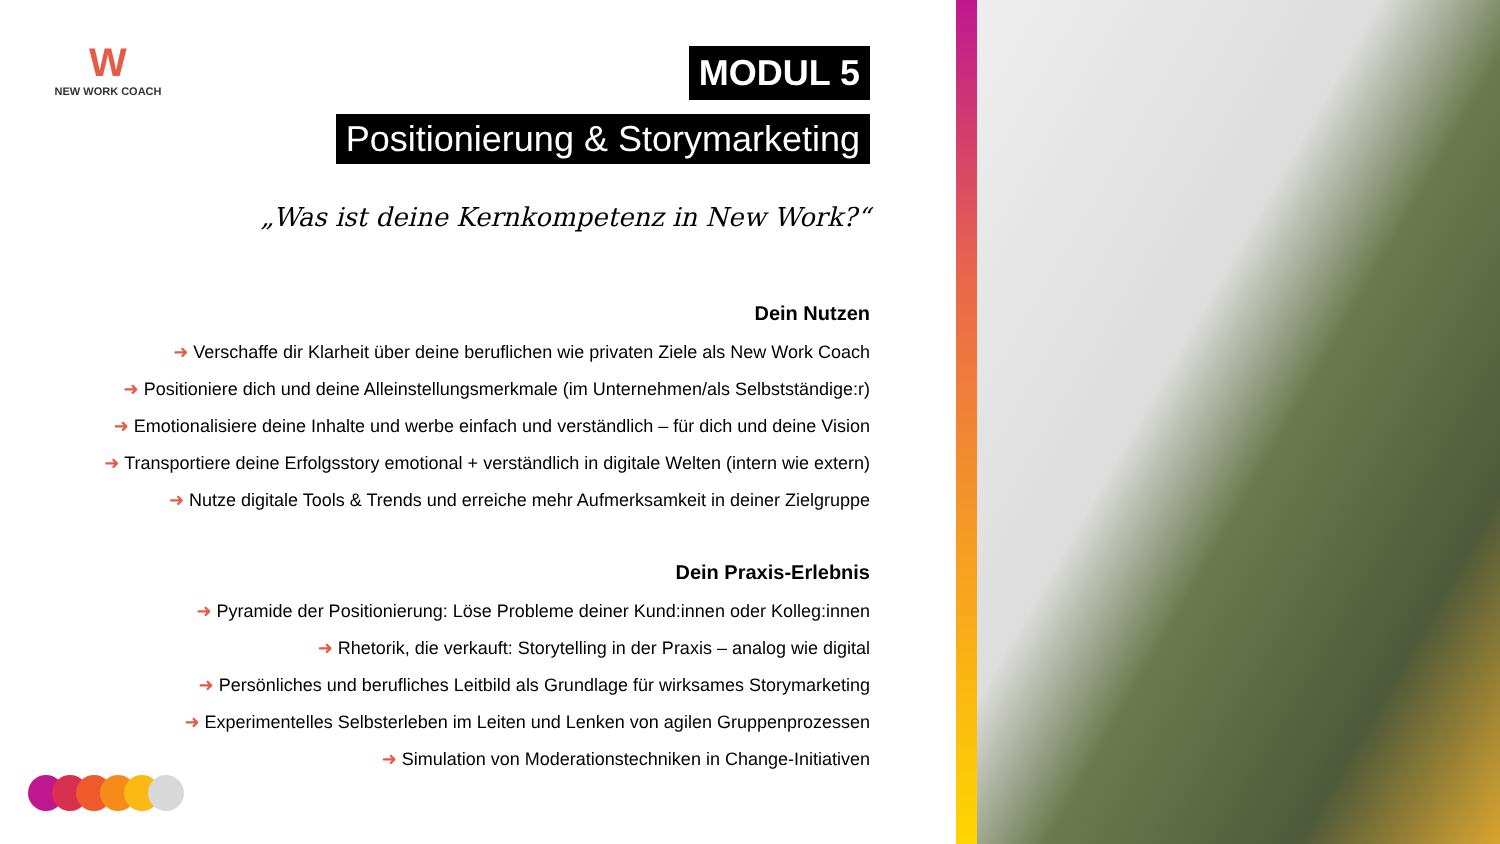W
NEW WORK COACH
MODUL 5
Positionierung & Storymarketing
„Was ist deine Kernkompetenz in New Work?“
Dein Nutzen
➜ Verschaffe dir Klarheit über deine beruflichen wie privaten Ziele als New Work Coach
➜ Positioniere dich und deine Alleinstellungsmerkmale (im Unternehmen/als Selbstständige:r)
➜ Emotionalisiere deine Inhalte und werbe einfach und verständlich – für dich und deine Vision
➜ Transportiere deine Erfolgsstory emotional + verständlich in digitale Welten (intern wie extern)
➜ Nutze digitale Tools & Trends und erreiche mehr Aufmerksamkeit in deiner Zielgruppe
Dein Praxis-Erlebnis
➜ Pyramide der Positionierung: Löse Probleme deiner Kund:innen oder Kolleg:innen
➜ Rhetorik, die verkauft: Storytelling in der Praxis – analog wie digital
➜ Persönliches und berufliches Leitbild als Grundlage für wirksames Storymarketing
➜ Experimentelles Selbsterleben im Leiten und Lenken von agilen Gruppenprozessen
➜ Simulation von Moderationstechniken in Change-Initiativen